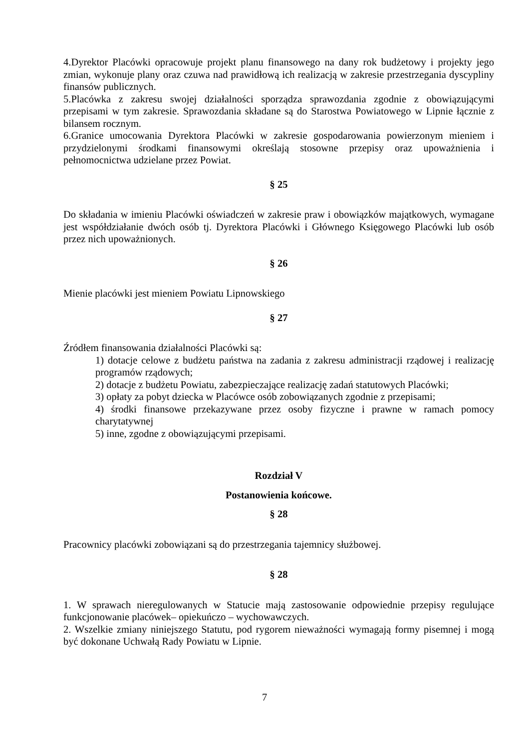4.Dyrektor Placówki opracowuje projekt planu finansowego na dany rok budżetowy i projekty jego zmian, wykonuje plany oraz czuwa nad prawidłową ich realizacją w zakresie przestrzegania dyscypliny finansów publicznych.
5.Placówka z zakresu swojej działalności sporządza sprawozdania zgodnie z obowiązującymi przepisami w tym zakresie. Sprawozdania składane są do Starostwa Powiatowego w Lipnie łącznie z bilansem rocznym.
6.Granice umocowania Dyrektora Placówki w zakresie gospodarowania powierzonym mieniem i przydzielonymi środkami finansowymi określają stosowne przepisy oraz upoważnienia i pełnomocnictwa udzielane przez Powiat.
§ 25
Do składania w imieniu Placówki oświadczeń w zakresie praw i obowiązków majątkowych, wymagane jest współdziałanie dwóch osób tj. Dyrektora Placówki i Głównego Księgowego Placówki lub osób przez nich upoważnionych.
§ 26
Mienie placówki jest mieniem Powiatu Lipnowskiego
§ 27
Źródłem finansowania działalności Placówki są:
1) dotacje celowe z budżetu państwa na zadania z zakresu administracji rządowej i realizację programów rządowych;
2) dotacje z budżetu Powiatu, zabezpieczające realizację zadań statutowych Placówki;
3) opłaty za pobyt dziecka w Placówce osób zobowiązanych zgodnie z przepisami;
4) środki finansowe przekazywane przez osoby fizyczne i prawne w ramach pomocy charytatywnej
5) inne, zgodne z obowiązującymi przepisami.
Rozdział V
Postanowienia końcowe.
§ 28
Pracownicy placówki zobowiązani są do przestrzegania tajemnicy służbowej.
§ 28
1. W sprawach nieregulowanych w Statucie mają zastosowanie odpowiednie przepisy regulujące funkcjonowanie placówek– opiekuńczo – wychowawczych.
2. Wszelkie zmiany niniejszego Statutu, pod rygorem nieważności wymagają formy pisemnej i mogą być dokonane Uchwałą Rady Powiatu w Lipnie.
7